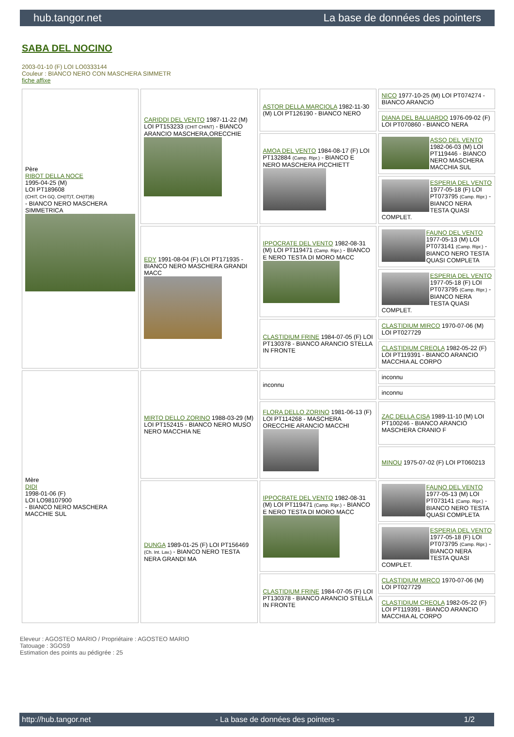hub.tangor.net La base de données des pointers
SABA DEL NOCINO
2003-01-10 (F) LOI LO0333144
Couleur : BIANCO NERO CON MASCHERA SIMMETR
fiche affixe
| Père RIBOT DELLA NOCE 1995-04-25 (M) LOI PT189608 (CHIT, CH GQ, CH(IT)T, CH(IT)B) - BIANCO NERO MASCHERA SIMMETRICA | CARIDDI DEL VENTO 1987-11-22 (M) LOI PT153233 (CHIT CHINT) - BIANCO ARANCIO MASCHERA,ORECCHIE | ASTOR DELLA MARCIOLA 1982-11-30 (M) LOI PT126190 - BIANCO NERO | NICO 1977-10-25 (M) LOI PT074274 - BIANCO ARANCIO |
| | | | DIANA DEL BALUARDO 1976-09-02 (F) LOI PT070860 - BIANCO NERA |
| | | AMOA DEL VENTO 1984-08-17 (F) LOI PT132884 (Camp. Ripr.) - BIANCO E NERO MASCHERA PICCHIETT | ASSO DEL VENTO 1982-06-03 (M) LOI PT119446 - BIANCO NERO MASCHERA MACCHIA SUL |
| | | | ESPERIA DEL VENTO 1977-05-18 (F) LOI PT073795 (Camp. Ripr.) - BIANCO NERA TESTA QUASI COMPLET. |
| | EDY 1991-08-04 (F) LOI PT171935 - BIANCO NERO MASCHERA GRANDI MACC | IPPOCRATE DEL VENTO 1982-08-31 (M) LOI PT119471 (Camp. Ripr.) - BIANCO E NERO TESTA DI MORO MACC | FAUNO DEL VENTO 1977-05-13 (M) LOI PT073141 (Camp. Ripr.) - BIANCO NERO TESTA QUASI COMPLETA |
| | | | ESPERIA DEL VENTO 1977-05-18 (F) LOI PT073795 (Camp. Ripr.) - BIANCO NERA TESTA QUASI COMPLET. |
| | | CLASTIDIUM FRINE 1984-07-05 (F) LOI PT130378 - BIANCO ARANCIO STELLA IN FRONTE | CLASTIDIUM MIRCO 1970-07-06 (M) LOI PT027729 |
| | | | CLASTIDIUM CREOLA 1982-05-22 (F) LOI PT119391 - BIANCO ARANCIO MACCHIA AL CORPO |
| Mère DIDI 1998-01-06 (F) LOI LO98107900 - BIANCO NERO MASCHERA MACCHIE SUL | MIRTO DELLO ZORINO 1988-03-29 (M) LOI PT152415 - BIANCO NERO MUSO NERO MACCHIA NE | inconnu | inconnu |
| | | | inconnu |
| | | FLORA DELLO ZORINO 1981-06-13 (F) LOI PT114268 - MASCHERA ORECCHIE ARANCIO MACCHI | ZAC DELLA CISA 1989-11-10 (M) LOI PT100246 - BIANCO ARANCIO MASCHERA CRANIO F |
| | | | MINOU 1975-07-02 (F) LOI PT060213 |
| | DUNGA 1989-01-25 (F) LOI PT156469 (Ch. Int. Lav.) - BIANCO NERO TESTA NERA GRANDI MA | IPPOCRATE DEL VENTO 1982-08-31 (M) LOI PT119471 (Camp. Ripr.) - BIANCO E NERO TESTA DI MORO MACC | FAUNO DEL VENTO 1977-05-13 (M) LOI PT073141 (Camp. Ripr.) - BIANCO NERO TESTA QUASI COMPLETA |
| | | | ESPERIA DEL VENTO 1977-05-18 (F) LOI PT073795 (Camp. Ripr.) - BIANCO NERA TESTA QUASI COMPLET. |
| | | CLASTIDIUM FRINE 1984-07-05 (F) LOI PT130378 - BIANCO ARANCIO STELLA IN FRONTE | CLASTIDIUM MIRCO 1970-07-06 (M) LOI PT027729 |
| | | | CLASTIDIUM CREOLA 1982-05-22 (F) LOI PT119391 - BIANCO ARANCIO MACCHIA AL CORPO |
Eleveur : AGOSTEO MARIO / Propriétaire : AGOSTEO MARIO
Tatouage : 3GOS9
Estimation des points au pédigrée : 25
http://hub.tangor.net - La base de données des pointers - 1/2